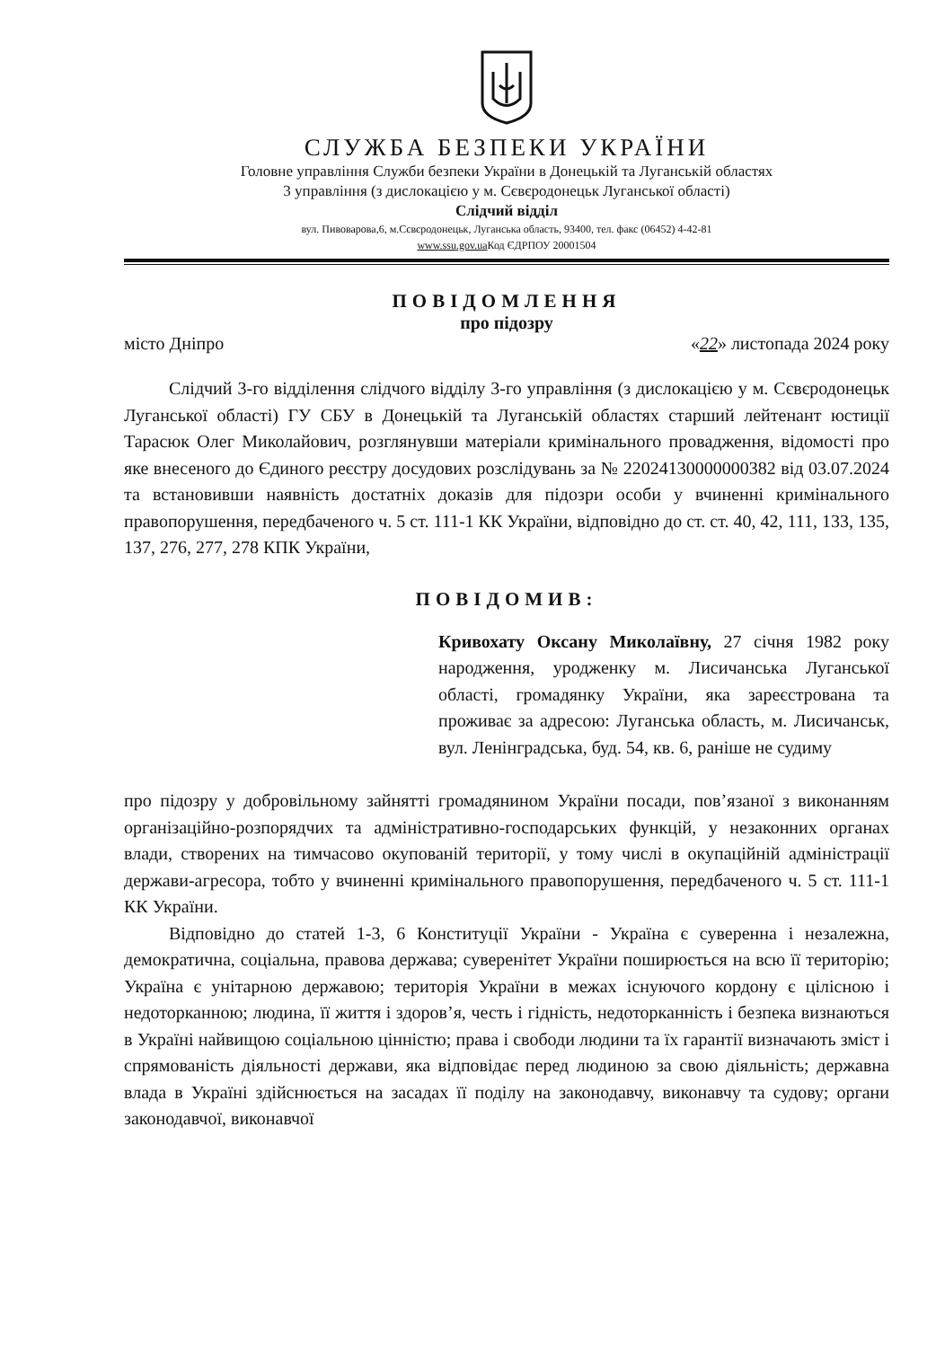СЛУЖБА БЕЗПЕКИ УКРАЇНИ
Головне управління Служби безпеки України в Донецькій та Луганській областях
3 управління (з дислокацією у м. Сєвєродонецьк Луганської області)
Слідчий відділ
вул. Пивоварова,6, м.Сєвєродонецьк, Луганська область, 93400, тел. факс (06452) 4-42-81
www.ssu.gov.ua Код ЄДРПОУ 20001504
ПОВІДОМЛЕННЯ
про підозру
місто Дніпро «22» листопада 2024 року
Слідчий 3-го відділення слідчого відділу 3-го управління (з дислокацією у м. Сєвєродонецьк Луганської області) ГУ СБУ в Донецькій та Луганській областях старший лейтенант юстиції Тарасюк Олег Миколайович, розглянувши матеріали кримінального провадження, відомості про яке внесеного до Єдиного реєстру досудових розслідувань за № 22024130000000382 від 03.07.2024 та встановивши наявність достатніх доказів для підозри особи у вчиненні кримінального правопорушення, передбаченого ч. 5 ст. 111-1 КК України, відповідно до ст. ст. 40, 42, 111, 133, 135, 137, 276, 277, 278 КПК України,
ПОВІДОМИВ:
Кривохату Оксану Миколаївну, 27 січня 1982 року народження, уродженку м. Лисичанська Луганської області, громадянку України, яка зареєстрована та проживає за адресою: Луганська область, м. Лисичанськ, вул. Ленінградська, буд. 54, кв. 6, раніше не судиму
про підозру у добровільному зайнятті громадянином України посади, пов’язаної з виконанням організаційно-розпорядчих та адміністративно-господарських функцій, у незаконних органах влади, створених на тимчасово окупованій території, у тому числі в окупаційній адміністрації держави-агресора, тобто у вчиненні кримінального правопорушення, передбаченого ч. 5 ст. 111-1 КК України.
Відповідно до статей 1-3, 6 Конституції України - Україна є суверенна і незалежна, демократична, соціальна, правова держава; суверенітет України поширюється на всю її територію; Україна є унітарною державою; територія України в межах існуючого кордону є цілісною і недоторканною; людина, її життя і здоров’я, честь і гідність, недоторканність і безпека визнаються в Україні найвищою соціальною цінністю; права і свободи людини та їх гарантії визначають зміст і спрямованість діяльності держави, яка відповідає перед людиною за свою діяльність; державна влада в Україні здійснюється на засадах її поділу на законодавчу, виконавчу та судову; органи законодавчої, виконавчої